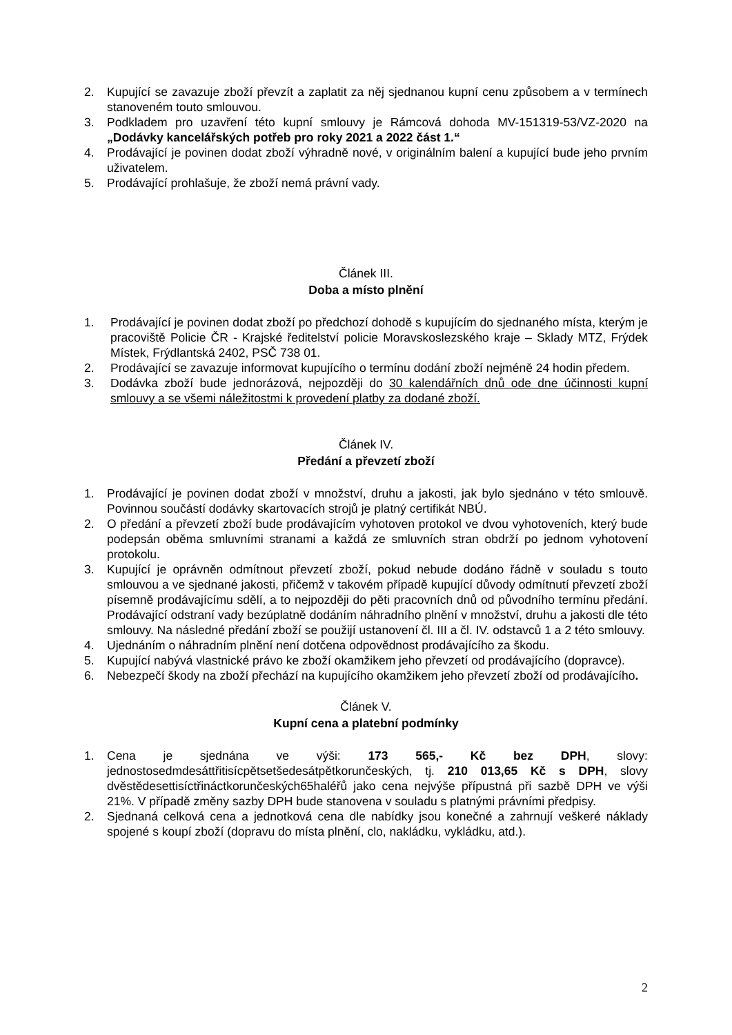2. Kupující se zavazuje zboží převzít a zaplatit za něj sjednanou kupní cenu způsobem a v termínech stanoveném touto smlouvou.
3. Podkladem pro uzavření této kupní smlouvy je Rámcová dohoda MV-151319-53/VZ-2020 na „Dodávky kancelářských potřeb pro roky 2021 a 2022 část 1.“
4. Prodávající je povinen dodat zboží výhradně nové, v originálním balení a kupující bude jeho prvním uživatelem.
5. Prodávající prohlašuje, že zboží nemá právní vady.
Článek III.
Doba a místo plnění
1. Prodávající je povinen dodat zboží po předchozí dohodě s kupujícím do sjednaného místa, kterým je pracoviště Policie ČR - Krajské ředitelství policie Moravskoslezského kraje – Sklady MTZ, Frýdek Místek, Frýdlantská 2402, PSČ 738 01.
2. Prodávající se zavazuje informovat kupujícího o termínu dodání zboží nejméně 24 hodin předem.
3. Dodávka zboží bude jednorázová, nejpozději do 30 kalendářních dnů ode dne účinnosti kupní smlouvy a se všemi náležitostmi k provedení platby za dodané zboží.
Článek IV.
Předání a převzetí zboží
1. Prodávající je povinen dodat zboží v množství, druhu a jakosti, jak bylo sjednáno v této smlouvě. Povinnou součástí dodávky skartovacích strojů je platný certifikát NBÚ.
2. O předání a převzetí zboží bude prodávajícím vyhotoven protokol ve dvou vyhotoveních, který bude podepsán oběma smluvními stranami a každá ze smluvních stran obdrží po jednom vyhotovení protokolu.
3. Kupující je oprávněn odmítnout převzetí zboží, pokud nebude dodáno řádně v souladu s touto smlouvou a ve sjednané jakosti, přičemž v takovém případě kupující důvody odmítnutí převzetí zboží písemně prodávajícímu sdělí, a to nejpozději do pěti pracovních dnů od původního termínu předání. Prodávající odstraní vady bezúplatně dodáním náhradního plnění v množství, druhu a jakosti dle této smlouvy. Na následné předání zboží se použijí ustanovení čl. III a čl. IV. odstavců 1 a 2 této smlouvy.
4. Ujednáním o náhradním plnění není dotčena odpovědnost prodávajícího za škodu.
5. Kupující nabývá vlastnické právo ke zboží okamžikem jeho převzetí od prodávajícího (dopravce).
6. Nebezpečí škody na zboží přechází na kupujícího okamžikem jeho převzetí zboží od prodávajícího.
Článek V.
Kupní cena a platební podmínky
1. Cena je sjednána ve výši: 173 565,- Kč bez DPH, slovy: jednostosedmdesáttřitisícpětsetšedesátpětkorunčeských, tj. 210 013,65 Kč s DPH, slovy dvěstědesettisíctřináctkorunčeských65haléřů jako cena nejvýše přípustná při sazbě DPH ve výši 21%. V případě změny sazby DPH bude stanovena v souladu s platnými právními předpisy.
2. Sjednaná celková cena a jednotková cena dle nabídky jsou konečné a zahrnují veškeré náklady spojené s koupí zboží (dopravu do místa plnění, clo, nakládku, vykládku, atd.).
2